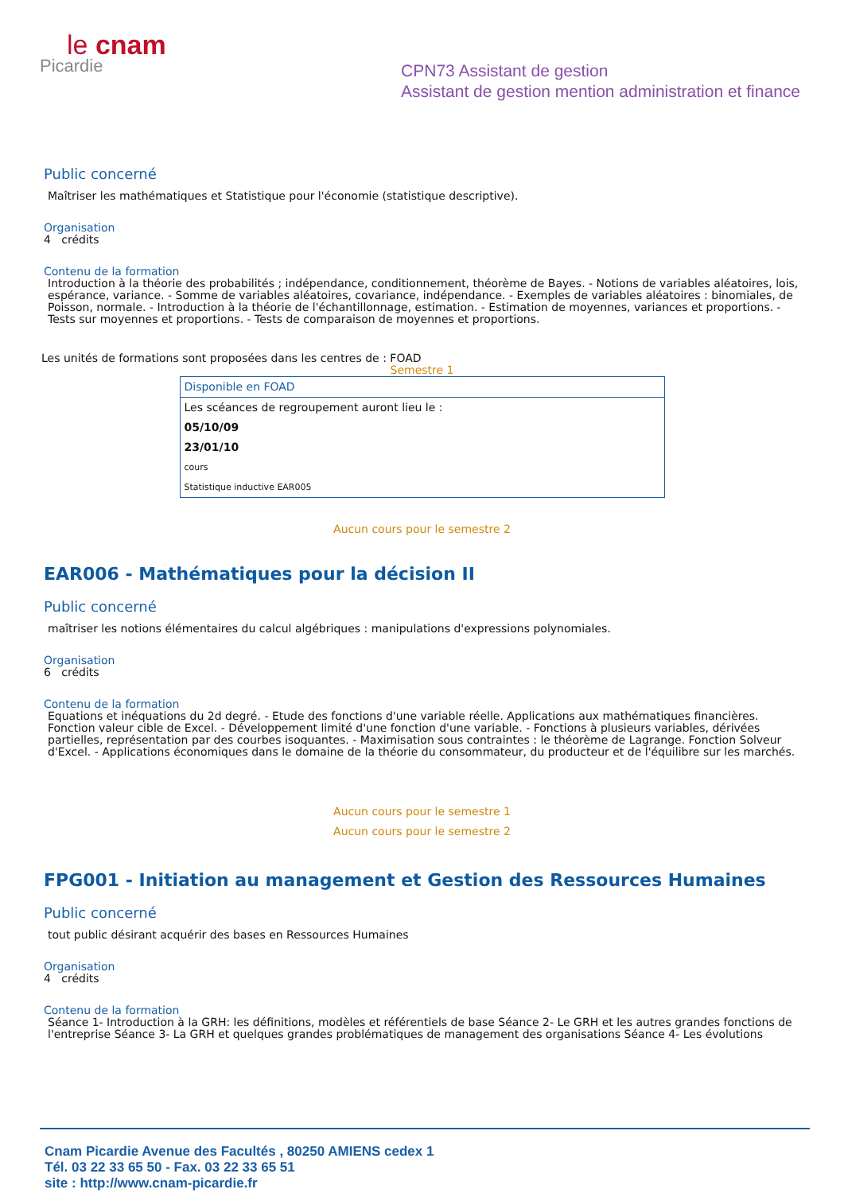le cnam
Picardie
CPN73 Assistant de gestion
Assistant de gestion mention administration et finance
Public concerné
Maîtriser les mathématiques et Statistique pour l'économie (statistique descriptive).
Organisation
4 crédits
Contenu de la formation
Introduction à la théorie des probabilités ; indépendance, conditionnement, théorème de Bayes. - Notions de variables aléatoires, lois, espérance, variance. - Somme de variables aléatoires, covariance, indépendance. - Exemples de variables aléatoires : binomiales, de Poisson, normale. - Introduction à la théorie de l'échantillonnage, estimation. - Estimation de moyennes, variances et proportions. - Tests sur moyennes et proportions. - Tests de comparaison de moyennes et proportions.
Les unités de formations sont proposées dans les centres de : FOAD
Semestre 1
| Disponible en FOAD |
| Les scéances de regroupement auront lieu le : |
| 05/10/09 |
| 23/01/10 |
| cours |
| Statistique inductive EAR005 |
Aucun cours pour le semestre 2
EAR006 - Mathématiques pour la décision II
Public concerné
maîtriser les notions élémentaires du calcul algébriques : manipulations d'expressions polynomiales.
Organisation
6 crédits
Contenu de la formation
Equations et inéquations du 2d degré. - Etude des fonctions d'une variable réelle. Applications aux mathématiques financières. Fonction valeur cible de Excel. - Développement limité d'une fonction d'une variable. - Fonctions à plusieurs variables, dérivées partielles, représentation par des courbes isoquantes. - Maximisation sous contraintes : le théorème de Lagrange. Fonction Solveur d'Excel. - Applications économiques dans le domaine de la théorie du consommateur, du producteur et de l'équilibre sur les marchés.
Aucun cours pour le semestre 1
Aucun cours pour le semestre 2
FPG001 - Initiation au management et Gestion des Ressources Humaines
Public concerné
tout public désirant acquérir des bases en Ressources Humaines
Organisation
4 crédits
Contenu de la formation
Séance 1- Introduction à la GRH: les définitions, modèles et référentiels de base Séance 2- Le GRH et les autres grandes fonctions de l'entreprise Séance 3- La GRH et quelques grandes problématiques de management des organisations Séance 4- Les évolutions
Cnam Picardie Avenue des Facultés , 80250 AMIENS cedex 1
Tél. 03 22 33 65 50 - Fax. 03 22 33 65 51
site : http://www.cnam-picardie.fr